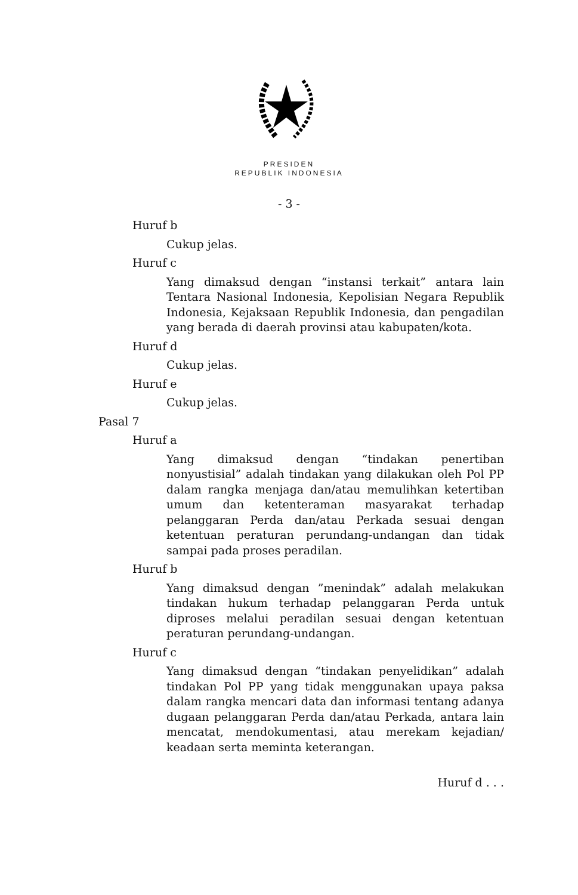PRESIDEN
REPUBLIK INDONESIA
- 3 -
Huruf b
Cukup jelas.
Huruf c
Yang dimaksud dengan “instansi terkait” antara lain Tentara Nasional Indonesia, Kepolisian Negara Republik Indonesia, Kejaksaan Republik Indonesia, dan pengadilan yang berada di daerah provinsi atau kabupaten/kota.
Huruf d
Cukup jelas.
Huruf e
Cukup jelas.
Pasal 7
Huruf a
Yang dimaksud dengan “tindakan penertiban nonyustisial” adalah tindakan yang dilakukan oleh Pol PP dalam rangka menjaga dan/atau memulihkan ketertiban umum dan ketenteraman masyarakat terhadap pelanggaran Perda dan/atau Perkada sesuai dengan ketentuan peraturan perundang-undangan dan tidak sampai pada proses peradilan.
Huruf b
Yang dimaksud dengan ”menindak” adalah melakukan tindakan hukum terhadap pelanggaran Perda untuk diproses melalui peradilan sesuai dengan ketentuan peraturan perundang-undangan.
Huruf c
Yang dimaksud dengan “tindakan penyelidikan” adalah tindakan Pol PP yang tidak menggunakan upaya paksa dalam rangka mencari data dan informasi tentang adanya dugaan pelanggaran Perda dan/atau Perkada, antara lain mencatat, mendokumentasi, atau merekam kejadian/ keadaan serta meminta keterangan.
Huruf d . . .